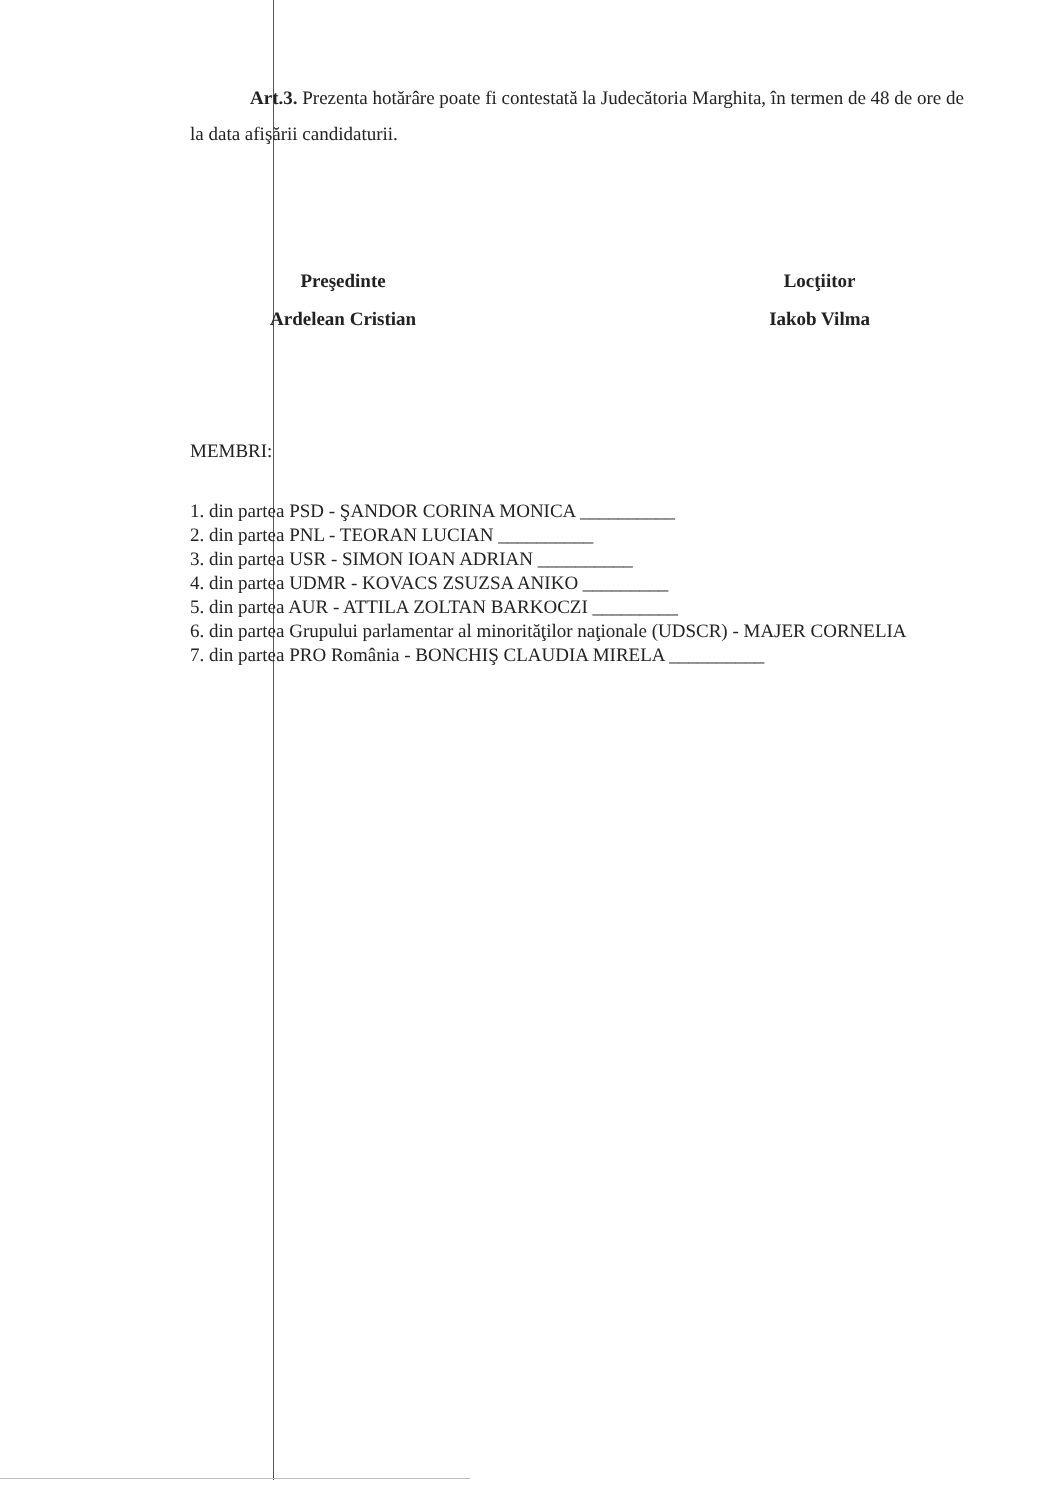Art.3. Prezenta hotărâre poate fi contestată la Judecătoria Marghita, în termen de 48 de ore de la data afişării candidaturii.
Preşedinte
Ardelean Cristian
Locţiitor
Iakob Vilma
MEMBRI:
1. din partea PSD - ŞANDOR CORINA MONICA __________
2. din partea PNL - TEORAN LUCIAN __________
3. din partea USR - SIMON IOAN ADRIAN __________
4. din partea UDMR - KOVACS ZSUZSA ANIKO _________
5. din partea AUR - ATTILA ZOLTAN BARKOCZI _________
6. din partea Grupului parlamentar al minorităţilor naţionale (UDSCR) - MAJER CORNELIA
7. din partea PRO România - BONCHIŞ CLAUDIA MIRELA __________